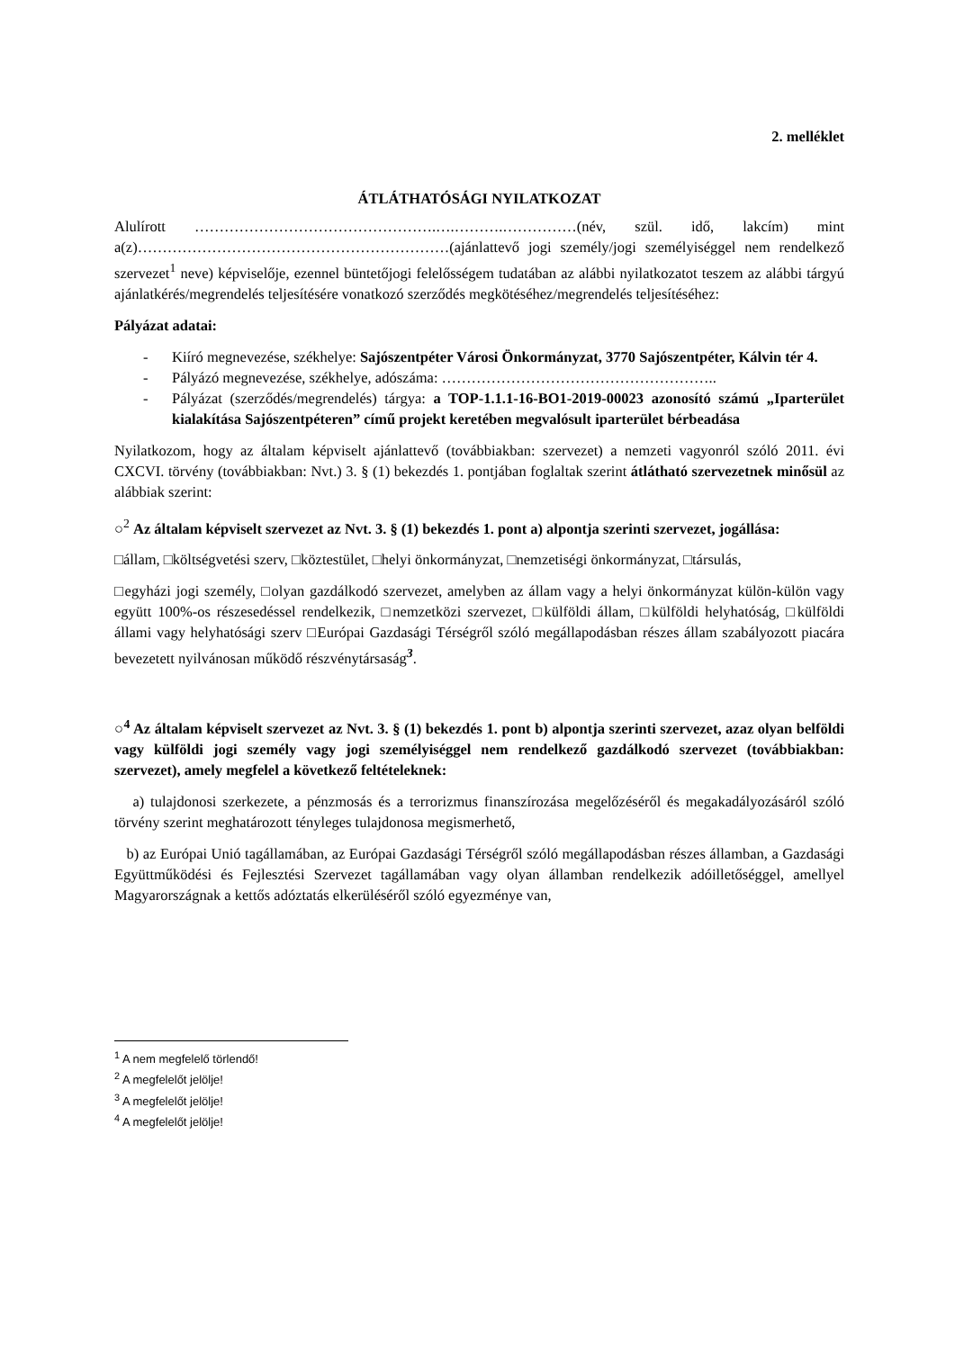2. melléklet
ÁTLÁTHATÓSÁGI NYILATKOZAT
Alulírott ………………………………………….….……….……………(név, szül. idő, lakcím) mint a(z)………………………………………………………(ajánlattevő jogi személy/jogi személyiséggel nem rendelkező szervezet<sup>1</sup> neve) képviselője, ezennel büntetőjogi felelősségem tudatában az alábbi nyilatkozatot teszem az alábbi tárgyú ajánlatkérés/megrendelés teljesítésére vonatkozó szerződés megkötéséhez/megrendelés teljesítéséhez:
Pályázat adatai:
- Kiíró megnevezése, székhelye: Sajószentpéter Városi Önkormányzat, 3770 Sajószentpéter, Kálvin tér 4.
- Pályázó megnevezése, székhelye, adószáma: ………………………………………………..
- Pályázat (szerződés/megrendelés) tárgya: a TOP-1.1.1-16-BO1-2019-00023 azonosító számú „Iparterület kialakítása Sajószentpéteren” című projekt keretében megvalósult iparterület bérbeadása
Nyilatkozom, hogy az általam képviselt ajánlattevő (továbbiakban: szervezet) a nemzeti vagyonról szóló 2011. évi CXCVI. törvény (továbbiakban: Nvt.) 3. § (1) bekezdés 1. pontjában foglaltak szerint átlátható szervezetnek minősül az alábbiak szerint:
○<sup>2</sup> Az általam képviselt szervezet az Nvt. 3. § (1) bekezdés 1. pont a) alpontja szerinti szervezet, jogállása:
□állam, □költségvetési szerv, □köztestület, □helyi önkormányzat, □nemzetiségi önkormányzat, □társulás,
□egyházi jogi személy, □olyan gazdálkodó szervezet, amelyben az állam vagy a helyi önkormányzat külön-külön vagy együtt 100%-os részesedéssel rendelkezik, □nemzetközi szervezet, □külföldi állam, □külföldi helyhatóság, □külföldi állami vagy helyhatósági szerv □Európai Gazdasági Térségről szóló megállapodásban részes állam szabályozott piacára bevezetett nyilvánosan működő részvénytársaság<sup>3</sup>.
○<sup>4</sup> Az általam képviselt szervezet az Nvt. 3. § (1) bekezdés 1. pont b) alpontja szerinti szervezet, azaz olyan belföldi vagy külföldi jogi személy vagy jogi személyiséggel nem rendelkező gazdálkodó szervezet (továbbiakban: szervezet), amely megfelel a következő feltételeknek:
a) tulajdonosi szerkezete, a pénzmosás és a terrorizmus finanszírozása megelőzéséről és megakadályozásáról szóló törvény szerint meghatározott tényleges tulajdonosa megismerhető,
b) az Európai Unió tagállamában, az Európai Gazdasági Térségről szóló megállapodásban részes államban, a Gazdasági Együttműködési és Fejlesztési Szervezet tagállamában vagy olyan államban rendelkezik adóilletőséggel, amellyel Magyarországnak a kettős adóztatás elkerüléséről szóló egyezménye van,
<sup>1</sup> A nem megfelelő törlendő!
<sup>2</sup> A megfelelőt jelölje!
<sup>3</sup> A megfelelőt jelölje!
<sup>4</sup> A megfelelőt jelölje!